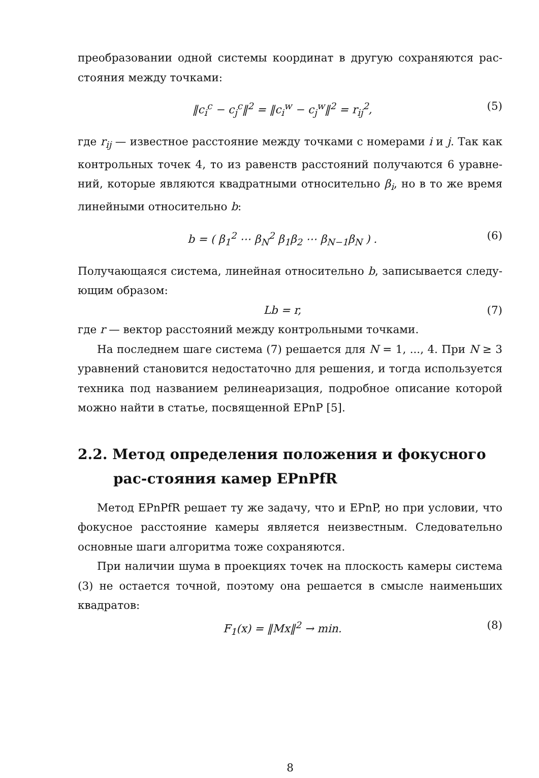преобразовании одной системы координат в другую сохраняются рас-стояния между точками:
‖c<sub>i</sub><sup>c</sup> − c<sub>j</sub><sup>c</sup>‖<sup>2</sup> = ‖c<sub>i</sub><sup>w</sup> − c<sub>j</sub><sup>w</sup>‖<sup>2</sup> = r<sub>ij</sub><sup>2</sup>, (5)
где r<sub>ij</sub> — известное расстояние между точками с номерами i и j. Так как контрольных точек 4, то из равенств расстояний получаются 6 уравне-ний, которые являются квадратными относительно β<sub>i</sub>, но в то же время линейными относительно b:
b = ( β<sub>1</sub><sup>2</sup> ⋯ β<sub>N</sub><sup>2</sup> β<sub>1</sub>β<sub>2</sub> ⋯ β<sub>N−1</sub>β<sub>N</sub> ) . (6)
Получающаяся система, линейная относительно b, записывается следу-ющим образом:
Lb = r, (7)
где r — вектор расстояний между контрольными точками.
На последнем шаге система (7) решается для N = 1, ..., 4. При N ≥ 3 уравнений становится недостаточно для решения, и тогда используется техника под названием релинеаризация, подробное описание которой можно найти в статье, посвященной EPnP [5].
2.2. Метод определения положения и фокусного рас-стояния камер EPnPfR
Метод EPnPfR решает ту же задачу, что и EPnP, но при условии, что фокусное расстояние камеры является неизвестным. Следовательно основные шаги алгоритма тоже сохраняются.
При наличии шума в проекциях точек на плоскость камеры система (3) не остается точной, поэтому она решается в смысле наименьших квадратов:
F<sub>1</sub>(x) = ‖Mx‖<sup>2</sup> → min. (8)
8